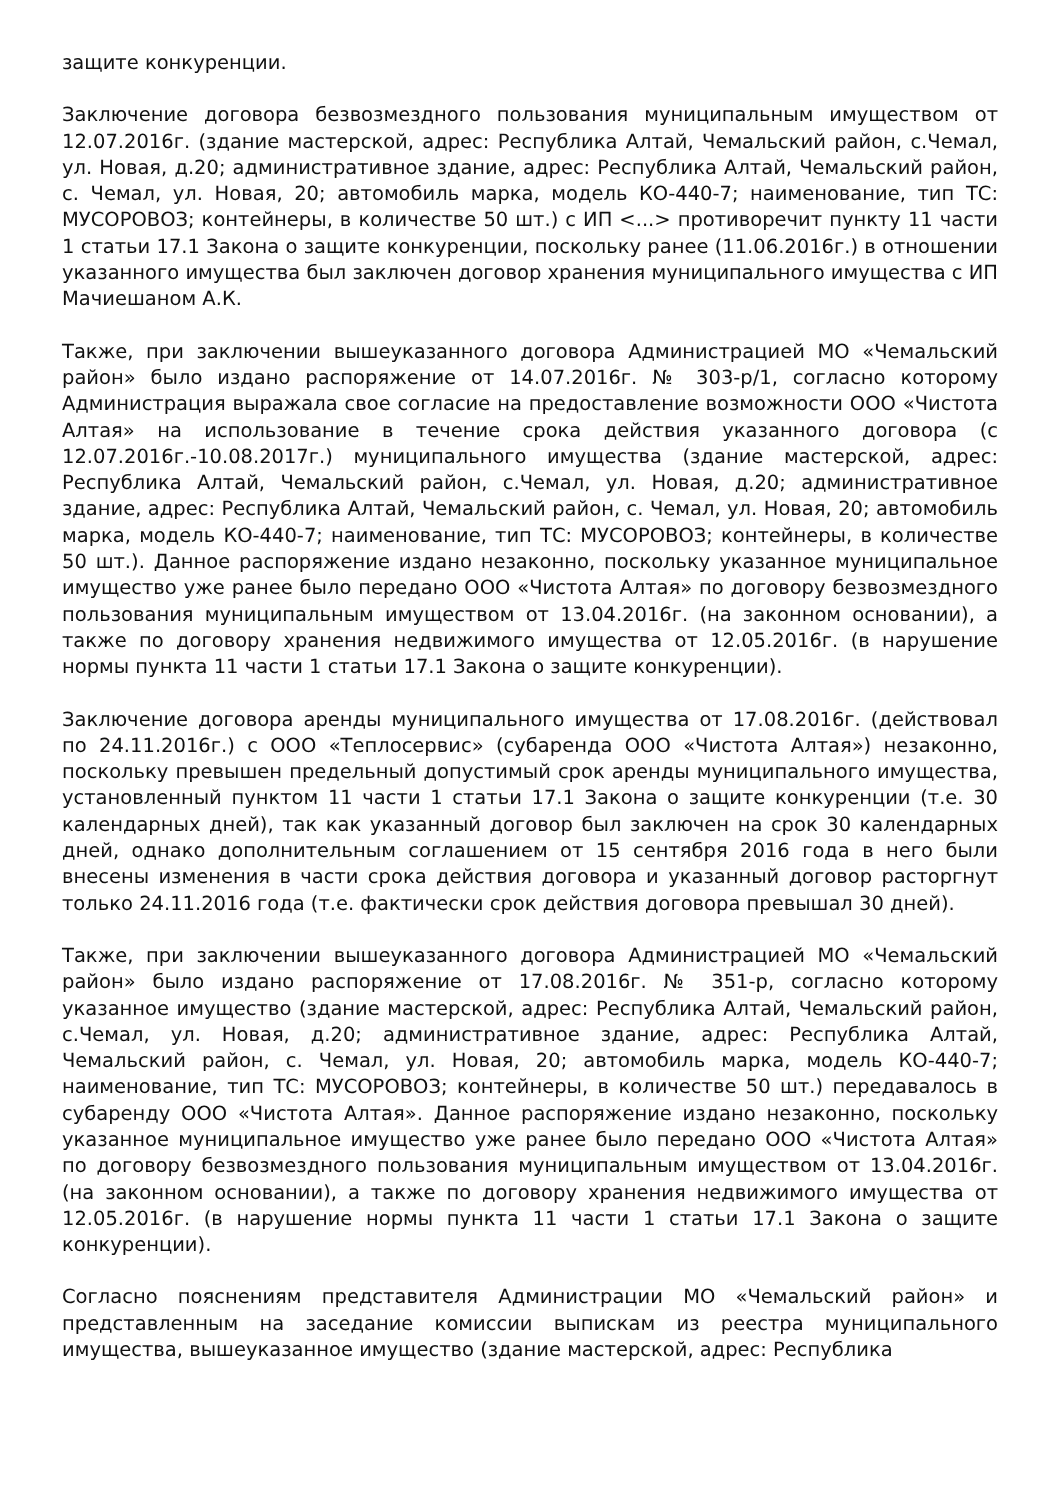защите конкуренции.
Заключение договора безвозмездного пользования муниципальным имуществом от 12.07.2016г. (здание мастерской, адрес: Республика Алтай, Чемальский район, с.Чемал, ул. Новая, д.20; административное здание, адрес: Республика Алтай, Чемальский район, с. Чемал, ул. Новая, 20; автомобиль марка, модель КО-440-7; наименование, тип ТС: МУСОРОВОЗ; контейнеры, в количестве 50 шт.) с ИП <...> противоречит пункту 11 части 1 статьи 17.1 Закона о защите конкуренции, поскольку ранее (11.06.2016г.) в отношении указанного имущества был заключен договор хранения муниципального имущества с ИП Мачиешаном А.К.
Также, при заключении вышеуказанного договора Администрацией МО «Чемальский район» было издано распоряжение от 14.07.2016г. № 303-р/1, согласно которому Администрация выражала свое согласие на предоставление возможности ООО «Чистота Алтая» на использование в течение срока действия указанного договора (с 12.07.2016г.-10.08.2017г.) муниципального имущества (здание мастерской, адрес: Республика Алтай, Чемальский район, с.Чемал, ул. Новая, д.20; административное здание, адрес: Республика Алтай, Чемальский район, с. Чемал, ул. Новая, 20; автомобиль марка, модель КО-440-7; наименование, тип ТС: МУСОРОВОЗ; контейнеры, в количестве 50 шт.). Данное распоряжение издано незаконно, поскольку указанное муниципальное имущество уже ранее было передано ООО «Чистота Алтая» по договору безвозмездного пользования муниципальным имуществом от 13.04.2016г. (на законном основании), а также по договору хранения недвижимого имущества от 12.05.2016г. (в нарушение нормы пункта 11 части 1 статьи 17.1 Закона о защите конкуренции).
Заключение договора аренды муниципального имущества от 17.08.2016г. (действовал по 24.11.2016г.) с ООО «Теплосервис» (субаренда ООО «Чистота Алтая») незаконно, поскольку превышен предельный допустимый срок аренды муниципального имущества, установленный пунктом 11 части 1 статьи 17.1 Закона о защите конкуренции (т.е. 30 календарных дней), так как указанный договор был заключен на срок 30 календарных дней, однако дополнительным соглашением от 15 сентября 2016 года в него были внесены изменения в части срока действия договора и указанный договор расторгнут только 24.11.2016 года (т.е. фактически срок действия договора превышал 30 дней).
Также, при заключении вышеуказанного договора Администрацией МО «Чемальский район» было издано распоряжение от 17.08.2016г. № 351-р, согласно которому указанное имущество (здание мастерской, адрес: Республика Алтай, Чемальский район, с.Чемал, ул. Новая, д.20; административное здание, адрес: Республика Алтай, Чемальский район, с. Чемал, ул. Новая, 20; автомобиль марка, модель КО-440-7; наименование, тип ТС: МУСОРОВОЗ; контейнеры, в количестве 50 шт.) передавалось в субаренду ООО «Чистота Алтая». Данное распоряжение издано незаконно, поскольку указанное муниципальное имущество уже ранее было передано ООО «Чистота Алтая» по договору безвозмездного пользования муниципальным имуществом от 13.04.2016г. (на законном основании), а также по договору хранения недвижимого имущества от 12.05.2016г. (в нарушение нормы пункта 11 части 1 статьи 17.1 Закона о защите конкуренции).
Согласно пояснениям представителя Администрации МО «Чемальский район» и представленным на заседание комиссии выпискам из реестра муниципального имущества, вышеуказанное имущество (здание мастерской, адрес: Республика